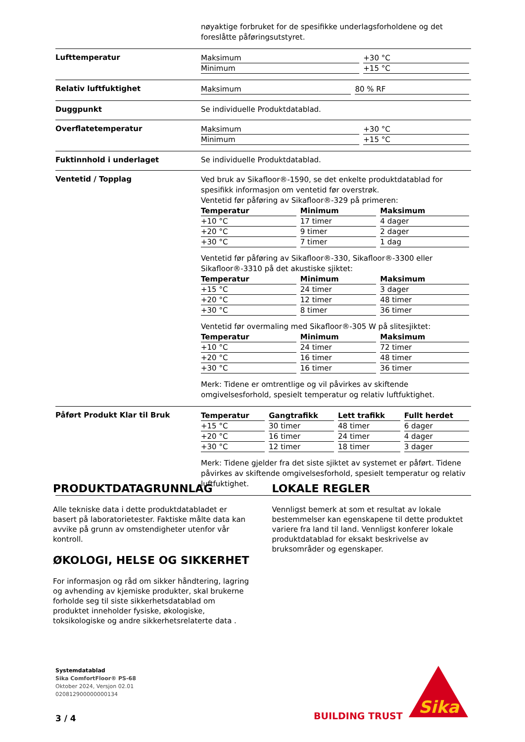nøyaktige forbruket for de spesifikke underlagsforholdene og det foreslåtte påføringsutstyret.
Lufttemperatur
| Maksimum | +30 °C |
| Minimum | +15 °C |
Relativ luftfuktighet
| Maksimum | 80 % RF |
Duggpunkt Se individuelle Produktdatablad.
Overflatetemperatur
| Maksimum | +30 °C |
| Minimum | +15 °C |
Fuktinnhold i underlaget Se individuelle Produktdatablad.
Ventetid / Topplag
Ved bruk av Sikafloor®-1590, se det enkelte produktdatablad for spesifikk informasjon om ventetid før overstrøk.
Ventetid før påføring av Sikafloor®-329 på primeren:
| Temperatur | Minimum | Maksimum |
| --- | --- | --- |
| +10 °C | 17 timer | 4 dager |
| +20 °C | 9 timer | 2 dager |
| +30 °C | 7 timer | 1 dag |
Ventetid før påføring av Sikafloor®-330, Sikafloor®-3300 eller Sikafloor®-3310 på det akustiske sjiktet:
| Temperatur | Minimum | Maksimum |
| --- | --- | --- |
| +15 °C | 24 timer | 3 dager |
| +20 °C | 12 timer | 48 timer |
| +30 °C | 8 timer | 36 timer |
Ventetid før overmaling med Sikafloor®-305 W på slitesjiktet:
| Temperatur | Minimum | Maksimum |
| --- | --- | --- |
| +10 °C | 24 timer | 72 timer |
| +20 °C | 16 timer | 48 timer |
| +30 °C | 16 timer | 36 timer |
Merk: Tidene er omtrentlige og vil påvirkes av skiftende omgivelsesforhold, spesielt temperatur og relativ luftfuktighet.
Påført Produkt Klar til Bruk
| Temperatur | Gangtrafikk | Lett trafikk | Fullt herdet |
| --- | --- | --- | --- |
| +15 °C | 30 timer | 48 timer | 6 dager |
| +20 °C | 16 timer | 24 timer | 4 dager |
| +30 °C | 12 timer | 18 timer | 3 dager |
Merk: Tidene gjelder fra det siste sjiktet av systemet er påført. Tidene påvirkes av skiftende omgivelsesforhold, spesielt temperatur og relativ luftfuktighet.
PRODUKTDATAGRUNNLAG
Alle tekniske data i dette produktdatabladet er basert på laboratorietester. Faktiske målte data kan avvike på grunn av omstendigheter utenfor vår kontroll.
ØKOLOGI, HELSE OG SIKKERHET
For informasjon og råd om sikker håndtering, lagring og avhending av kjemiske produkter, skal brukerne forholde seg til siste sikkerhetsdatablad om produktet inneholder fysiske, økologiske, toksikologiske og andre sikkerhetsrelaterte data .
LOKALE REGLER
Vennligst bemerk at som et resultat av lokale bestemmelser kan egenskapene til dette produktet variere fra land til land. Vennligst konferer lokale produktdatablad for eksakt beskrivelse av bruksområder og egenskaper.
Systemdatablad
Sika ComfortFloor® PS-68
Oktober 2024, Versjon 02.01
020812900000000134
3 / 4
BUILDING TRUST
Sika